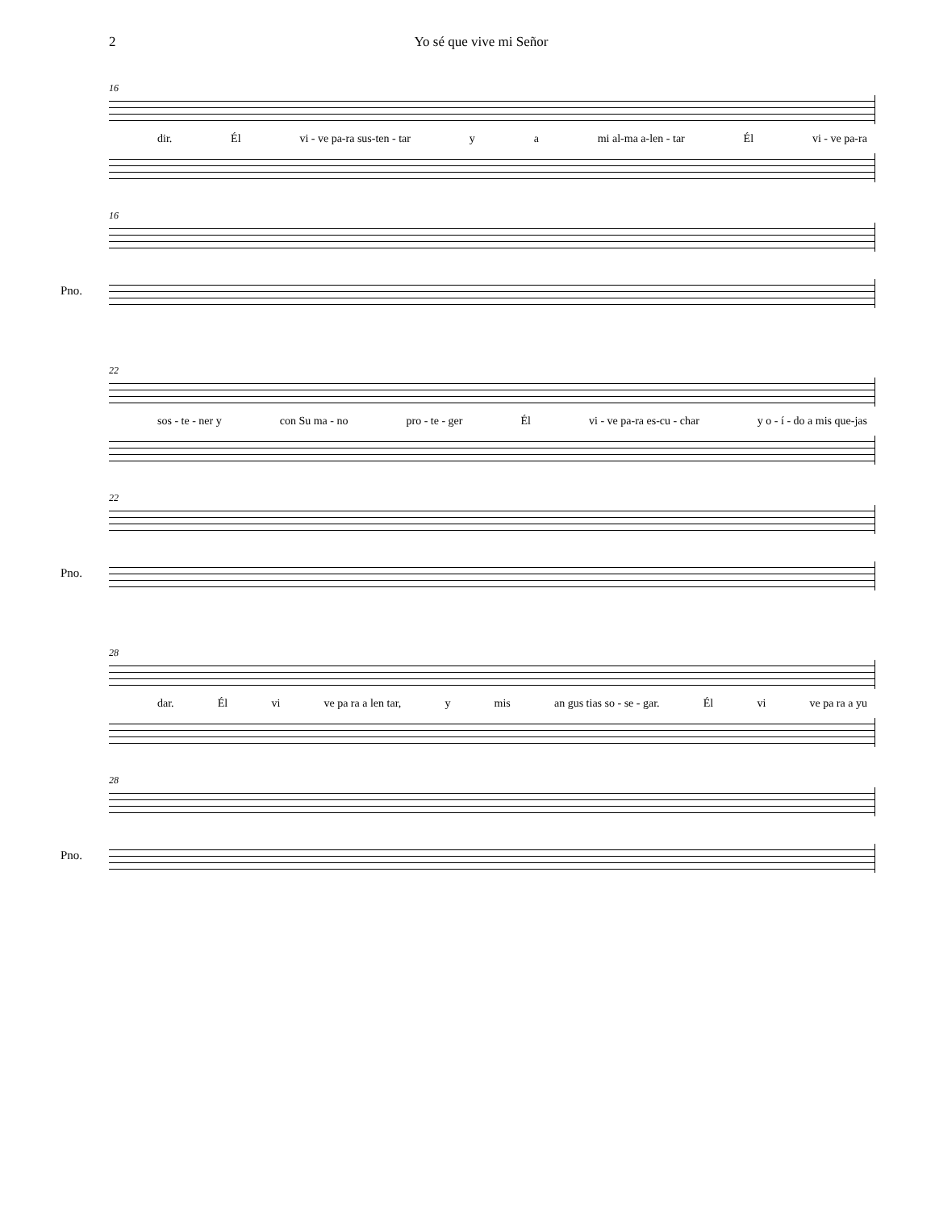2 Yo sé que vive mi Señor
16
dir. Él vi - ve pa-ra sus-ten - tar y a mi al-ma a-len - tar Él vi - ve pa-ra
16
Pno.
22
sos - te - ner y con Su ma - no pro - te - ger Él vi - ve pa-ra es-cu - char y o - í - do a mis que-jas
22
Pno.
28
dar. Él vi ve pa ra a len tar, y mis an gus tias so - se - gar. Él vi ve pa ra a yu
28
Pno.